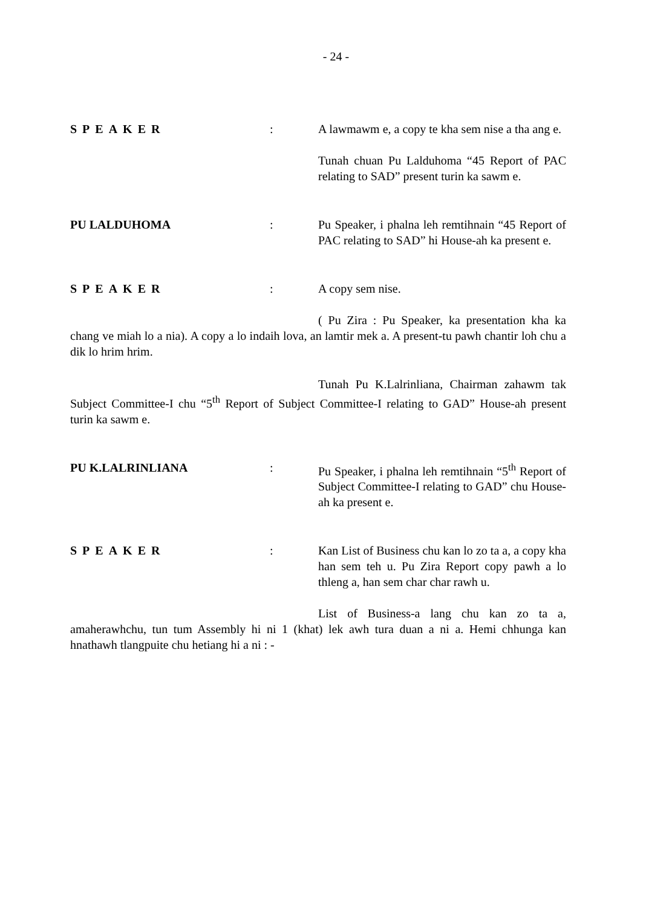- 24 -
SPEAKER : A lawmawm e, a copy te kha sem nise a tha ang e.
Tunah chuan Pu Lalduhoma “45 Report of PAC relating to SAD” present turin ka sawm e.
PU LALDUHOMA : Pu Speaker, i phalna leh remtihnain “45 Report of PAC relating to SAD” hi House-ah ka present e.
SPEAKER : A copy sem nise.
( Pu Zira : Pu Speaker, ka presentation kha ka chang ve miah lo a nia). A copy a lo indaih lova, an lamtir mek a. A present-tu pawh chantir loh chu a dik lo hrim hrim.
Tunah Pu K.Lalrinliana, Chairman zahawm tak Subject Committee-I chu “5<sup>th</sup> Report of Subject Committee-I relating to GAD” House-ah present turin ka sawm e.
PU K.LALRINLIANA : Pu Speaker, i phalna leh remtihnain “5<sup>th</sup> Report of Subject Committee-I relating to GAD” chu House-ah ka present e.
SPEAKER : Kan List of Business chu kan lo zo ta a, a copy kha han sem teh u. Pu Zira Report copy pawh a lo thleng a, han sem char char rawh u.
List of Business-a lang chu kan zo ta a, amaherawhchu, tun tum Assembly hi ni 1 (khat) lek awh tura duan a ni a. Hemi chhunga kan hnathawh tlangpuite chu hetiang hi a ni : -